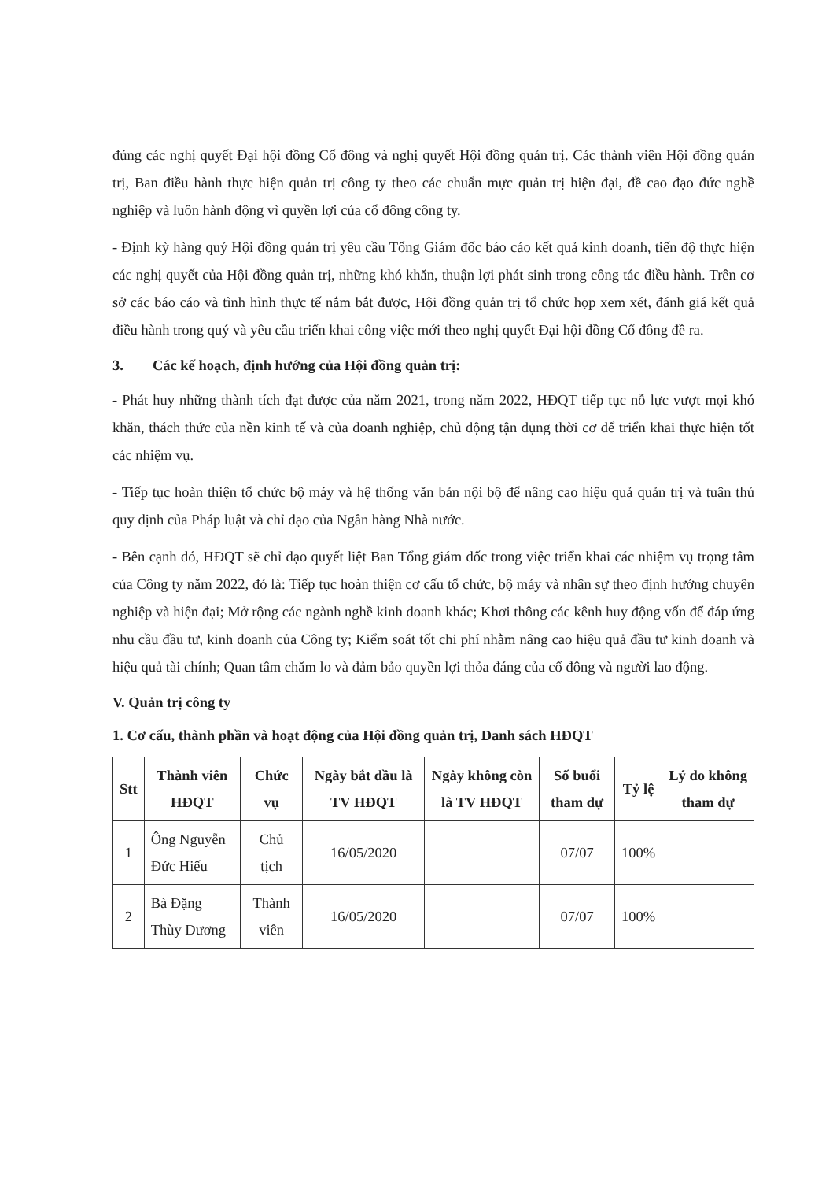đúng các nghị quyết Đại hội đồng Cổ đông và nghị quyết Hội đồng quản trị. Các thành viên Hội đồng quản trị, Ban điều hành thực hiện quản trị công ty theo các chuẩn mực quản trị hiện đại, đề cao đạo đức nghề nghiệp và luôn hành động vì quyền lợi của cổ đông công ty.
- Định kỳ hàng quý Hội đồng quản trị yêu cầu Tổng Giám đốc báo cáo kết quả kinh doanh, tiến độ thực hiện các nghị quyết của Hội đồng quản trị, những khó khăn, thuận lợi phát sinh trong công tác điều hành. Trên cơ sở các báo cáo và tình hình thực tế nắm bắt được, Hội đồng quản trị tổ chức họp xem xét, đánh giá kết quả điều hành trong quý và yêu cầu triển khai công việc mới theo nghị quyết Đại hội đồng Cổ đông đề ra.
3. Các kế hoạch, định hướng của Hội đồng quản trị:
- Phát huy những thành tích đạt được của năm 2021, trong năm 2022, HĐQT tiếp tục nỗ lực vượt mọi khó khăn, thách thức của nền kinh tế và của doanh nghiệp, chủ động tận dụng thời cơ để triển khai thực hiện tốt các nhiệm vụ.
- Tiếp tục hoàn thiện tổ chức bộ máy và hệ thống văn bản nội bộ để nâng cao hiệu quả quản trị và tuân thủ quy định của Pháp luật và chỉ đạo của Ngân hàng Nhà nước.
- Bên cạnh đó, HĐQT sẽ chỉ đạo quyết liệt Ban Tổng giám đốc trong việc triển khai các nhiệm vụ trọng tâm của Công ty năm 2022, đó là: Tiếp tục hoàn thiện cơ cấu tổ chức, bộ máy và nhân sự theo định hướng chuyên nghiệp và hiện đại; Mở rộng các ngành nghề kinh doanh khác; Khơi thông các kênh huy động vốn để đáp ứng nhu cầu đầu tư, kinh doanh của Công ty; Kiểm soát tốt chi phí nhằm nâng cao hiệu quả đầu tư kinh doanh và hiệu quả tài chính; Quan tâm chăm lo và đảm bảo quyền lợi thỏa đáng của cổ đông và người lao động.
V. Quản trị công ty
1. Cơ cấu, thành phần và hoạt động của Hội đồng quản trị, Danh sách HĐQT
| Stt | Thành viên HĐQT | Chức vụ | Ngày bắt đầu là TV HĐQT | Ngày không còn là TV HĐQT | Số buổi tham dự | Tỷ lệ | Lý do không tham dự |
| --- | --- | --- | --- | --- | --- | --- | --- |
| 1 | Ông Nguyễn Đức Hiếu | Chủ tịch | 16/05/2020 | | 07/07 | 100% | |
| 2 | Bà Đặng Thùy Dương | Thành viên | 16/05/2020 | | 07/07 | 100% | |